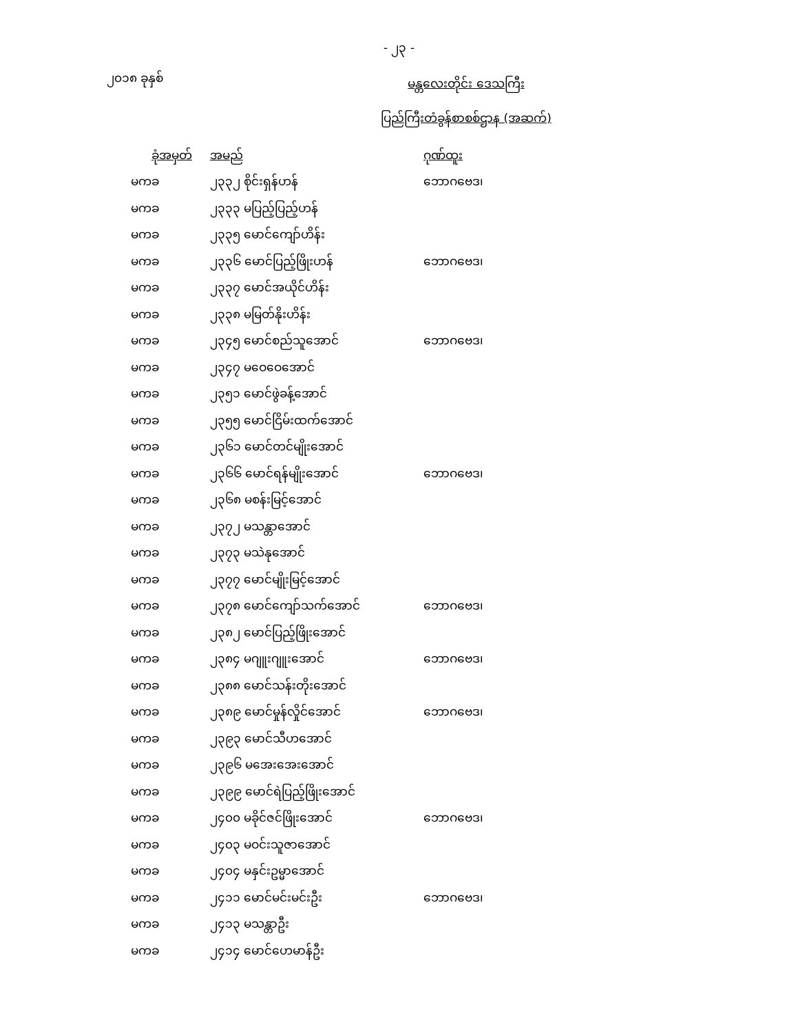- ၂၃ -
၂၀၁၈ ခုနှစ်
မန္တလေးတိုင်း ဒေသကြီး
ပြည်ကြီးတံခွန်စာစစ်ဌာန (အဆက်)
| ခုံအမှတ် | အမည် | ဂုဏ်ထူး |
| --- | --- | --- |
| မကခ | ၂၃၃၂ စိုင်းရှန်ဟန် | ဘောဂဗေဒ၊ |
| မကခ | ၂၃၃၃ မပြည့်ပြည့်ဟန် | |
| မကခ | ၂၃၃၅ မောင်ကျော်ဟိန်း | |
| မကခ | ၂၃၃၆ မောင်ပြည့်ဖြိုးဟန် | ဘောဂဗေဒ၊ |
| မကခ | ၂၃၃၇ မောင်အယိုင်ဟိန်း | |
| မကခ | ၂၃၃၈ မမြတ်နိုးဟိန်း | |
| မကခ | ၂၃၄၅ မောင်စည်သူအောင် | ဘောဂဗေဒ၊ |
| မကခ | ၂၃၄၇ မဝေဝေအောင် | |
| မကခ | ၂၃၅၁ မောင်ဖွဲခန့်အောင် | |
| မကခ | ၂၃၅၅ မောင်ငြိမ်းထက်အောင် | |
| မကခ | ၂၃၆၁ မောင်တင်မျိုးအောင် | |
| မကခ | ၂၃၆၆ မောင်ရန်မျိုးအောင် | ဘောဂဗေဒ၊ |
| မကခ | ၂၃၆၈ မစန်းမြင့်အောင် | |
| မကခ | ၂၃၇၂ မသန္တာအောင် | |
| မကခ | ၂၃၇၃ မသဲနုအောင် | |
| မကခ | ၂၃၇၇ မောင်မျိုးမြင့်အောင် | |
| မကခ | ၂၃၇၈ မောင်ကျော်သက်အောင် | ဘောဂဗေဒ၊ |
| မကခ | ၂၃၈၂ မောင်ပြည့်ဖြိုးအောင် | |
| မကခ | ၂၃၈၄ မဂျူးဂျူးအောင် | ဘောဂဗေဒ၊ |
| မကခ | ၂၃၈၈ မောင်သန်းတိုးအောင် | |
| မကခ | ၂၃၈၉ မောင်မှုန်လှိုင်အောင် | ဘောဂဗေဒ၊ |
| မကခ | ၂၃၉၃ မောင်သီဟအောင် | |
| မကခ | ၂၃၉၆ မအေးအေးအောင် | |
| မကခ | ၂၃၉၉ မောင်ရဲပြည့်ဖြိုးအောင် | |
| မကခ | ၂၄၀၀ မခိုင်ဇင်ဖြိုးအောင် | ဘောဂဗေဒ၊ |
| မကခ | ၂၄၀၃ မဝင်းသူဇာအောင် | |
| မကခ | ၂၄၀၄ မနှင်းဥမ္မာအောင် | |
| မကခ | ၂၄၁၁ မောင်မင်းမင်းဦး | ဘောဂဗေဒ၊ |
| မကခ | ၂၄၁၃ မသန္တာဦး | |
| မကခ | ၂၄၁၄ မောင်ဟေမာန်ဦး | |